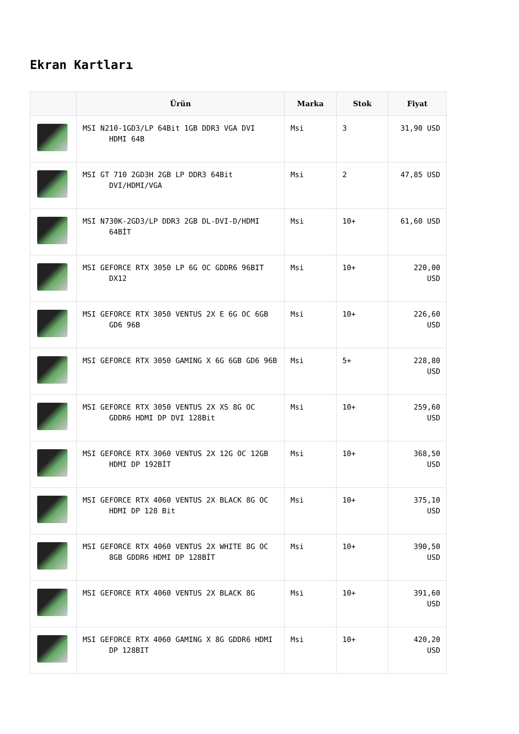Ekran Kartları
| | Ürün | Marka | Stok | Fiyat |
| --- | --- | --- | --- | --- |
| | MSI N210-1GD3/LP 64Bit 1GB DDR3 VGA DVI HDMI 64B | Msi | 3 | 31,90 USD |
| | MSI GT 710 2GD3H 2GB LP DDR3 64Bit DVI/HDMI/VGA | Msi | 2 | 47,85 USD |
| | MSI N730K-2GD3/LP DDR3 2GB DL-DVI-D/HDMI 64BİT | Msi | 10+ | 61,60 USD |
| | MSI GEFORCE RTX 3050 LP 6G OC GDDR6 96BIT DX12 | Msi | 10+ | 220,00 USD |
| | MSI GEFORCE RTX 3050 VENTUS 2X E 6G OC 6GB GD6 96B | Msi | 10+ | 226,60 USD |
| | MSI GEFORCE RTX 3050 GAMING X 6G 6GB GD6 96B | Msi | 5+ | 228,80 USD |
| | MSI GEFORCE RTX 3050 VENTUS 2X XS 8G OC GDDR6 HDMI DP DVI 128Bit | Msi | 10+ | 259,60 USD |
| | MSI GEFORCE RTX 3060 VENTUS 2X 12G OC 12GB HDMI DP 192BİT | Msi | 10+ | 368,50 USD |
| | MSI GEFORCE RTX 4060 VENTUS 2X BLACK 8G OC HDMI DP 128 Bit | Msi | 10+ | 375,10 USD |
| | MSI GEFORCE RTX 4060 VENTUS 2X WHITE 8G OC 8GB GDDR6 HDMI DP 128BİT | Msi | 10+ | 390,50 USD |
| | MSI GEFORCE RTX 4060 VENTUS 2X BLACK 8G | Msi | 10+ | 391,60 USD |
| | MSI GEFORCE RTX 4060 GAMING X 8G GDDR6 HDMI DP 128BIT | Msi | 10+ | 420,20 USD |